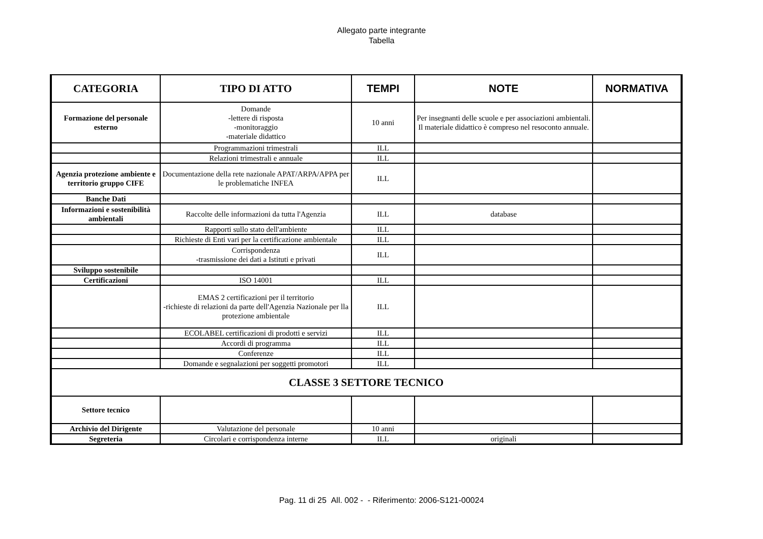Allegato parte integrante
Tabella
| CATEGORIA | TIPO DI ATTO | TEMPI | NOTE | NORMATIVA |
| --- | --- | --- | --- | --- |
| Formazione del personale esterno | Domande -lettere di risposta -monitoraggio -materiale didattico | 10 anni | Per insegnanti delle scuole e per associazioni ambientali. Il materiale didattico è compreso nel resoconto annuale. | |
| | Programmazioni trimestrali | ILL | | |
| | Relazioni trimestrali e annuale | ILL | | |
| Agenzia protezione ambiente e territorio gruppo CIFE | Documentazione della rete nazionale APAT/ARPA/APPA per le problematiche INFEA | ILL | | |
| Banche Dati | | | | |
| Informazioni e sostenibilità ambientali | Raccolte delle informazioni da tutta l'Agenzia | ILL | database | |
| | Rapporti sullo stato dell'ambiente | ILL | | |
| | Richieste di Enti vari per la certificazione ambientale | ILL | | |
| | Corrispondenza -trasmissione dei dati a Istituti e privati | ILL | | |
| Sviluppo sostenibile | | | | |
| Certificazioni | ISO 14001 | ILL | | |
| | EMAS 2 certificazioni per il territorio -richieste di relazioni da parte dell'Agenzia Nazionale per lla protezione ambientale | ILL | | |
| | ECOLABEL certificazioni di prodotti e servizi | ILL | | |
| | Accordi di programma | ILL | | |
| | Conferenze | ILL | | |
| | Domande e segnalazioni per soggetti promotori | ILL | | |
| CLASSE 3 SETTORE TECNICO | | | | |
| Settore tecnico | | | | |
| Archivio del Dirigente | Valutazione del personale | 10 anni | | |
| Segreteria | Circolari e corrispondenza interne | ILL | originali | |
Pag. 11 di 25 All. 002 - - Riferimento: 2006-S121-00024